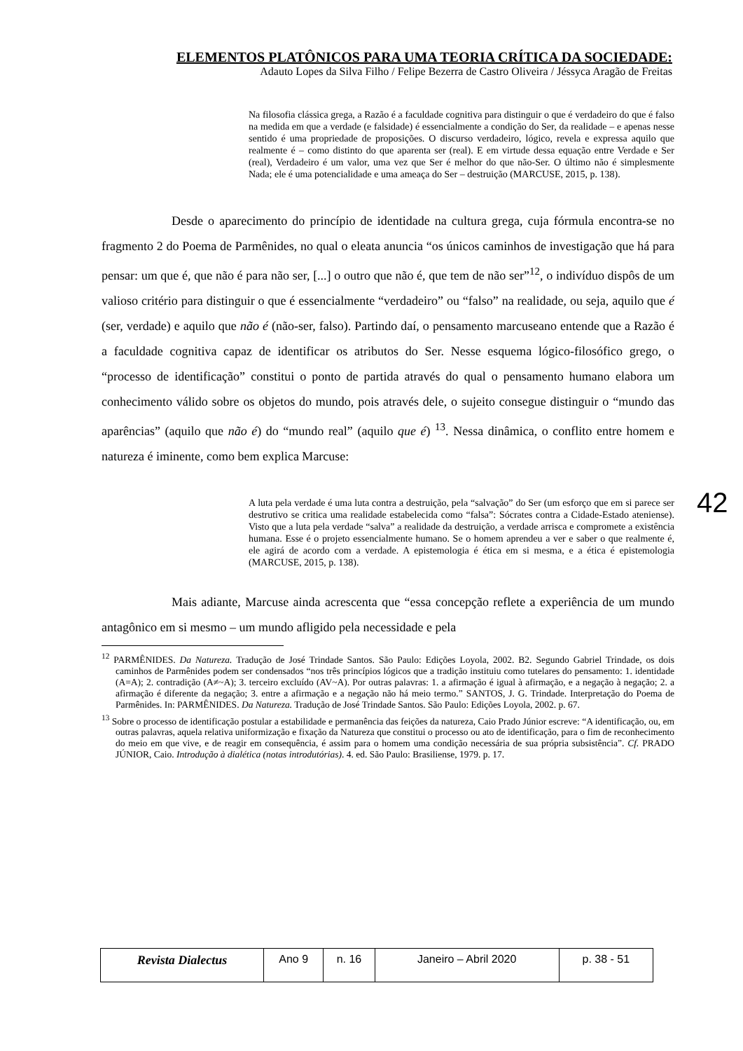ELEMENTOS PLATÔNICOS PARA UMA TEORIA CRÍTICA DA SOCIEDADE:
Adauto Lopes da Silva Filho / Felipe Bezerra de Castro Oliveira / Jéssyca Aragão de Freitas
Na filosofia clássica grega, a Razão é a faculdade cognitiva para distinguir o que é verdadeiro do que é falso na medida em que a verdade (e falsidade) é essencialmente a condição do Ser, da realidade – e apenas nesse sentido é uma propriedade de proposições. O discurso verdadeiro, lógico, revela e expressa aquilo que realmente é – como distinto do que aparenta ser (real). E em virtude dessa equação entre Verdade e Ser (real), Verdadeiro é um valor, uma vez que Ser é melhor do que não-Ser. O último não é simplesmente Nada; ele é uma potencialidade e uma ameaça do Ser – destruição (MARCUSE, 2015, p. 138).
Desde o aparecimento do princípio de identidade na cultura grega, cuja fórmula encontra-se no fragmento 2 do Poema de Parmênides, no qual o eleata anuncia “os únicos caminhos de investigação que há para pensar: um que é, que não é para não ser, [...] o outro que não é, que tem de não ser”<sup>12</sup>, o indivíduo dispôs de um valioso critério para distinguir o que é essencialmente “verdadeiro” ou “falso” na realidade, ou seja, aquilo que é (ser, verdade) e aquilo que não é (não-ser, falso). Partindo daí, o pensamento marcuseano entende que a Razão é a faculdade cognitiva capaz de identificar os atributos do Ser. Nesse esquema lógico-filosófico grego, o “processo de identificação” constitui o ponto de partida através do qual o pensamento humano elabora um conhecimento válido sobre os objetos do mundo, pois através dele, o sujeito consegue distinguir o “mundo das aparências” (aquilo que não é) do “mundo real” (aquilo que é) <sup>13</sup>. Nessa dinâmica, o conflito entre homem e natureza é iminente, como bem explica Marcuse:
A luta pela verdade é uma luta contra a destruição, pela “salvação” do Ser (um esforço que em si parece ser destrutivo se critica uma realidade estabelecida como “falsa”: Sócrates contra a Cidade-Estado ateniense). Visto que a luta pela verdade “salva” a realidade da destruição, a verdade arrisca e compromete a existência humana. Esse é o projeto essencialmente humano. Se o homem aprendeu a ver e saber o que realmente é, ele agirá de acordo com a verdade. A epistemologia é ética em si mesma, e a ética é epistemologia (MARCUSE, 2015, p. 138).
Mais adiante, Marcuse ainda acrescenta que “essa concepção reflete a experiência de um mundo antagônico em si mesmo – um mundo afligido pela necessidade e pela
<sup>12</sup> PARMÊNIDES. Da Natureza. Tradução de José Trindade Santos. São Paulo: Edições Loyola, 2002. B2. Segundo Gabriel Trindade, os dois caminhos de Parmênides podem ser condensados “nos três princípios lógicos que a tradição instituiu como tutelares do pensamento: 1. identidade (A=A); 2. contradição (A≠~A); 3. terceiro excluído (AV~A). Por outras palavras: 1. a afirmação é igual à afirmação, e a negação à negação; 2. a afirmação é diferente da negação; 3. entre a afirmação e a negação não há meio termo.” SANTOS, J. G. Trindade. Interpretação do Poema de Parmênides. In: PARMÊNIDES. Da Natureza. Tradução de José Trindade Santos. São Paulo: Edições Loyola, 2002. p. 67.
<sup>13</sup> Sobre o processo de identificação postular a estabilidade e permanência das feições da natureza, Caio Prado Júnior escreve: “A identificação, ou, em outras palavras, aquela relativa uniformização e fixação da Natureza que constitui o processo ou ato de identificação, para o fim de reconhecimento do meio em que vive, e de reagir em consequência, é assim para o homem uma condição necessária de sua própria subsistência”. Cf. PRADO JÚNIOR, Caio. Introdução à dialética (notas introdutórias). 4. ed. São Paulo: Brasiliense, 1979. p. 17.
42
| Revista Dialectus | Ano 9 | n. 16 | Janeiro – Abril 2020 | p. 38 - 51 |